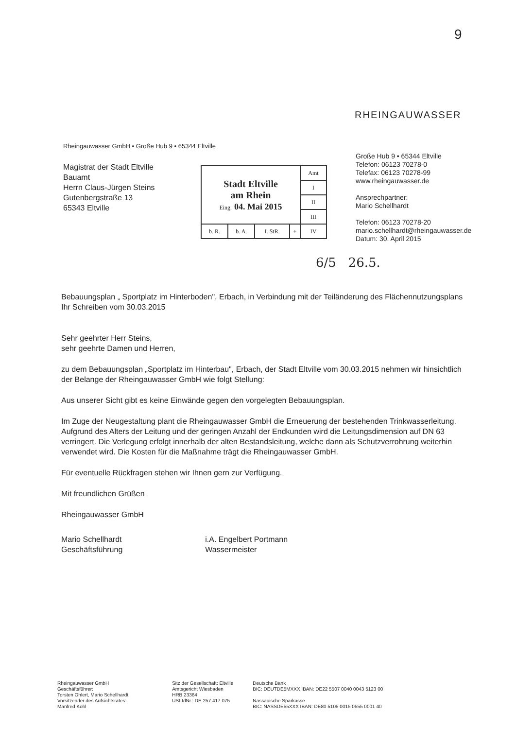9
RHEINGAUWASSER
Rheingauwasser GmbH • Große Hub 9 • 65344 Eltville
Magistrat der Stadt Eltville
Bauamt
Herrn Claus-Jürgen Steins
Gutenbergstraße 13
65343 Eltville
| Stadt Eltville am Rhein Eing. 04. Mai 2015 | | | | Amt |
| | | | | I |
| | | | | II |
| | | | | III |
| b. R. | b. A. | I. StR. | + | IV |
Große Hub 9 • 65344 Eltville
Telefon: 06123 70278-0
Telefax: 06123 70278-99
www.rheingauwasser.de
Ansprechpartner:
Mario Schellhardt
Telefon: 06123 70278-20
mario.schellhardt@rheingauwasser.de
Datum: 30. April 2015
6/5 26.5.
Bebauungsplan „ Sportplatz im Hinterboden", Erbach, in Verbindung mit der Teiländerung des Flächennutzungsplans
Ihr Schreiben vom 30.03.2015
Sehr geehrter Herr Steins,
sehr geehrte Damen und Herren,
zu dem Bebauungsplan „Sportplatz im Hinterbau", Erbach, der Stadt Eltville vom 30.03.2015 nehmen wir hinsichtlich der Belange der Rheingauwasser GmbH wie folgt Stellung:
Aus unserer Sicht gibt es keine Einwände gegen den vorgelegten Bebauungsplan.
Im Zuge der Neugestaltung plant die Rheingauwasser GmbH die Erneuerung der bestehenden Trinkwasserleitung. Aufgrund des Alters der Leitung und der geringen Anzahl der Endkunden wird die Leitungsdimension auf DN 63 verringert. Die Verlegung erfolgt innerhalb der alten Bestandsleitung, welche dann als Schutzverrohrung weiterhin verwendet wird. Die Kosten für die Maßnahme trägt die Rheingauwasser GmbH.
Für eventuelle Rückfragen stehen wir Ihnen gern zur Verfügung.
Mit freundlichen Grüßen
Rheingauwasser GmbH
Mario Schellhardt
Geschäftsführung
i.A. Engelbert Portmann
Wassermeister
Rheingauwasser GmbH
Geschäftsführer:
Torsten Ohlert, Mario Schellhardt
Vorsitzender des Aufsichtsrates:
Manfred Kohl
Sitz der Gesellschaft: Eltville
Amtsgericht Wiesbaden
HRB 23364
USt-IdNr.: DE 257 417 075
Deutsche Bank
BIC: DEUTDE5MXXX IBAN: DE22 5507 0040 0043 5123 00
Nassauische Sparkasse
BIC: NASSDE55XXX IBAN: DE80 5105 0015 0555 0001 40